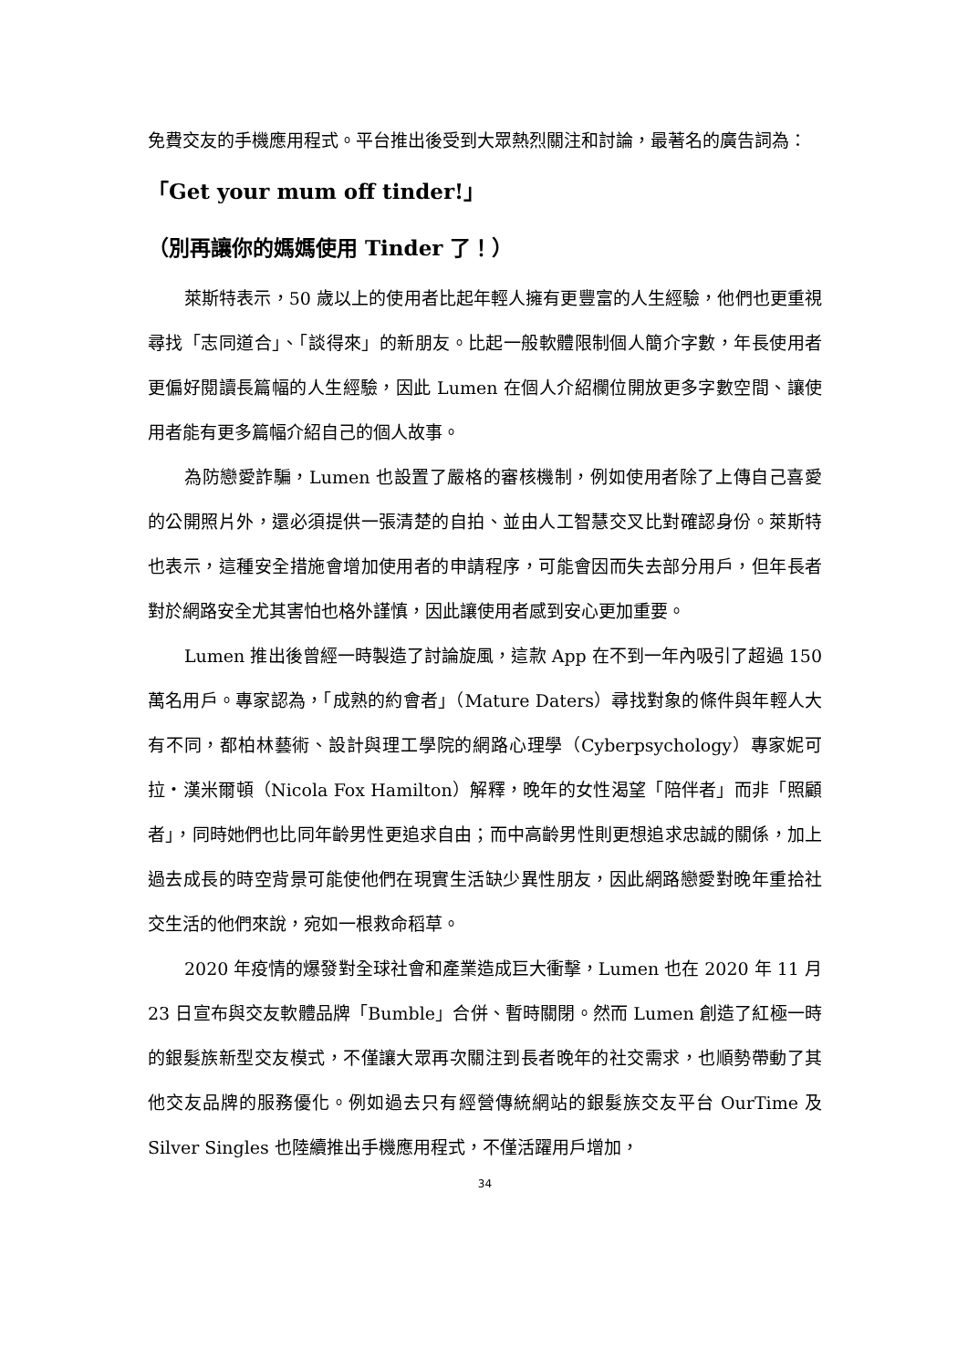免費交友的手機應用程式。平台推出後受到大眾熱烈關注和討論，最著名的廣告詞為：
「Get your mum off tinder!」
（別再讓你的媽媽使用 Tinder 了！）
萊斯特表示，50 歲以上的使用者比起年輕人擁有更豐富的人生經驗，他們也更重視尋找「志同道合」、「談得來」的新朋友。比起一般軟體限制個人簡介字數，年長使用者更偏好閱讀長篇幅的人生經驗，因此 Lumen 在個人介紹欄位開放更多字數空間、讓使用者能有更多篇幅介紹自己的個人故事。
為防戀愛詐騙，Lumen 也設置了嚴格的審核機制，例如使用者除了上傳自己喜愛的公開照片外，還必須提供一張清楚的自拍、並由人工智慧交叉比對確認身份。萊斯特也表示，這種安全措施會增加使用者的申請程序，可能會因而失去部分用戶，但年長者對於網路安全尤其害怕也格外謹慎，因此讓使用者感到安心更加重要。
Lumen 推出後曾經一時製造了討論旋風，這款 App 在不到一年內吸引了超過 150 萬名用戶。專家認為，「成熟的約會者」（Mature Daters）尋找對象的條件與年輕人大有不同，都柏林藝術、設計與理工學院的網路心理學（Cyberpsychology）專家妮可拉・漢米爾頓（Nicola Fox Hamilton）解釋，晚年的女性渴望「陪伴者」而非「照顧者」，同時她們也比同年齡男性更追求自由；而中高齡男性則更想追求忠誠的關係，加上過去成長的時空背景可能使他們在現實生活缺少異性朋友，因此網路戀愛對晚年重拾社交生活的他們來說，宛如一根救命稻草。
2020 年疫情的爆發對全球社會和產業造成巨大衝擊，Lumen 也在 2020 年 11 月 23 日宣布與交友軟體品牌「Bumble」合併、暫時關閉。然而 Lumen 創造了紅極一時的銀髮族新型交友模式，不僅讓大眾再次關注到長者晚年的社交需求，也順勢帶動了其他交友品牌的服務優化。例如過去只有經營傳統網站的銀髮族交友平台 OurTime 及 Silver Singles 也陸續推出手機應用程式，不僅活躍用戶增加，
34